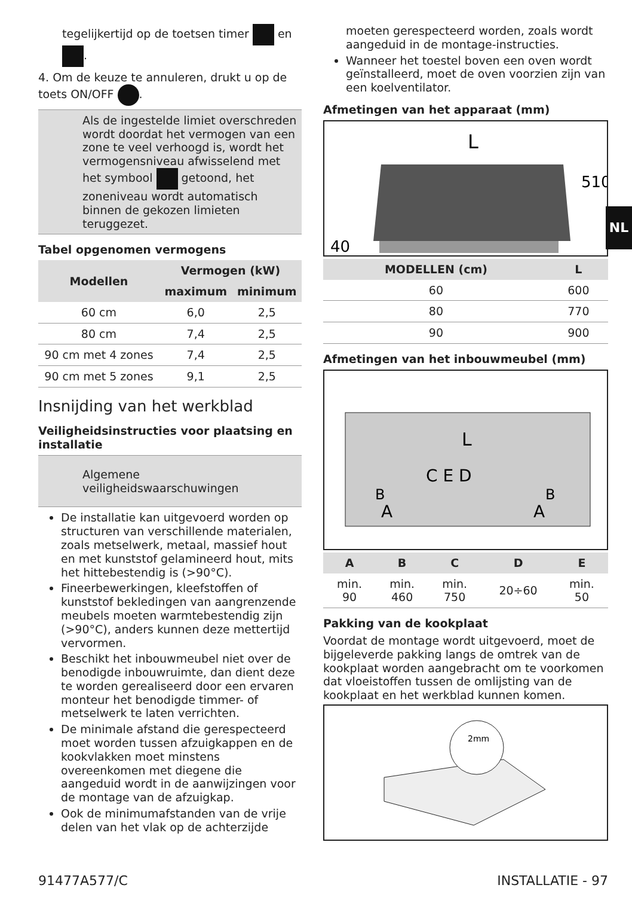tegelijkertijd op de toetsen timer en .
4. Om de keuze te annuleren, drukt u op de toets ON/OFF .
Als de ingestelde limiet overschreden wordt doordat het vermogen van een zone te veel verhoogd is, wordt het vermogensniveau afwisselend met het symbool getoond, het zoneniveau wordt automatisch binnen de gekozen limieten teruggezet.
Tabel opgenomen vermogens
| Modellen | Vermogen (kW) | |
| --- | --- | --- |
| | maximum | minimum |
| 60 cm | 6,0 | 2,5 |
| 80 cm | 7,4 | 2,5 |
| 90 cm met 4 zones | 7,4 | 2,5 |
| 90 cm met 5 zones | 9,1 | 2,5 |
Insnijding van het werkblad
Veiligheidsinstructies voor plaatsing en installatie
Algemene veiligheidswaarschuwingen
De installatie kan uitgevoerd worden op structuren van verschillende materialen, zoals metselwerk, metaal, massief hout en met kunststof gelamineerd hout, mits het hittebestendig is (>90°C).
Fineerbewerkingen, kleefstoffen of kunststof bekledingen van aangrenzende meubels moeten warmtebestendig zijn (>90°C), anders kunnen deze mettertijd vervormen.
Beschikt het inbouwmeubel niet over de benodigde inbouwruimte, dan dient deze te worden gerealiseerd door een ervaren monteur het benodigde timmer- of metselwerk te laten verrichten.
De minimale afstand die gerespecteerd moet worden tussen afzuigkappen en de kookvlakken moet minstens overeenkomen met diegene die aangeduid wordt in de aanwijzingen voor de montage van de afzuigkap.
Ook de minimumafstanden van de vrije delen van het vlak op de achterzijde
moeten gerespecteerd worden, zoals wordt aangeduid in de montage-instructies.
Wanneer het toestel boven een oven wordt geïnstalleerd, moet de oven voorzien zijn van een koelventilator.
Afmetingen van het apparaat (mm)
L
40
510
| MODELLEN (cm) | L |
| --- | --- |
| 60 | 600 |
| 80 | 770 |
| 90 | 900 |
Afmetingen van het inbouwmeubel (mm)
L
C E D
B
B
A
A
| A | B | C | D | E |
| --- | --- | --- | --- | --- |
| min. 90 | min. 460 | min. 750 | 20÷60 | min. 50 |
Pakking van de kookplaat
Voordat de montage wordt uitgevoerd, moet de bijgeleverde pakking langs de omtrek van de kookplaat worden aangebracht om te voorkomen dat vloeistoffen tussen de omlijsting van de kookplaat en het werkblad kunnen komen.
2mm
NL
91477A577/C INSTALLATIE - 97